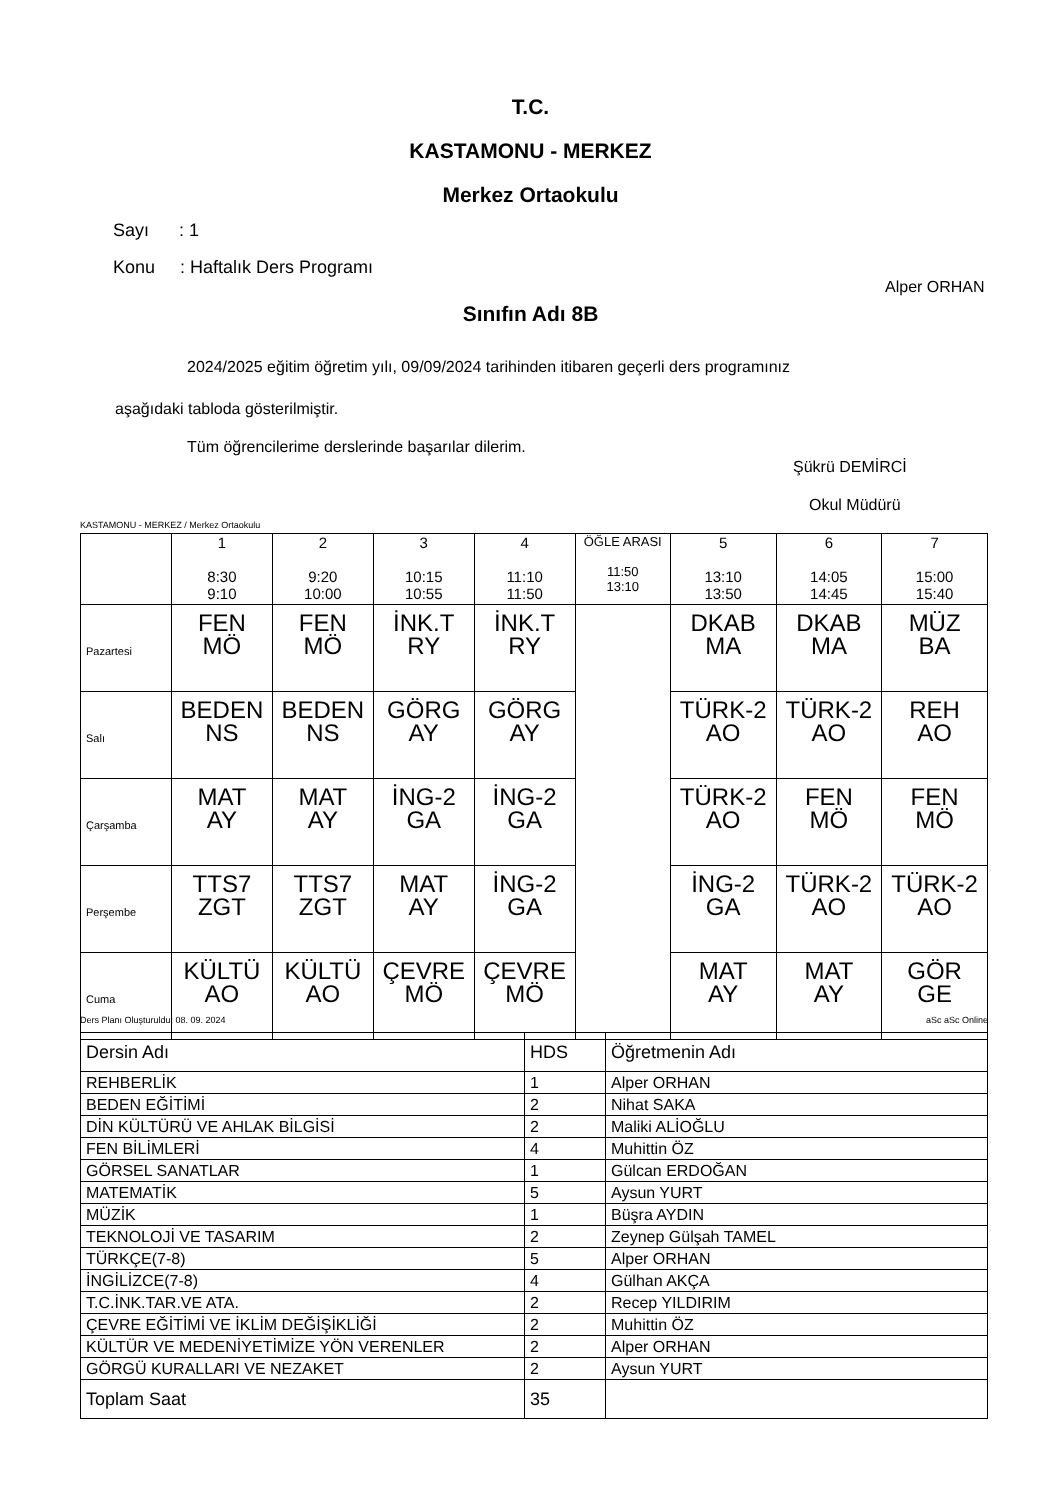T.C.
KASTAMONU - MERKEZ
Merkez Ortaokulu
Sayı : 1
Konu : Haftalık Ders Programı
Alper ORHAN
Sınıfın Adı 8B
2024/2025 eğitim öğretim yılı, 09/09/2024 tarihinden itibaren geçerli ders programınız
aşağıdaki tabloda gösterilmiştir.
Tüm öğrencilerime derslerinde başarılar dilerim.
Şükrü DEMİRCİ
Okul Müdürü
KASTAMONU - MERKEZ / Merkez Ortaokulu
| | 1 8:30 9:10 | 2 9:20 10:00 | 3 10:15 10:55 | 4 11:10 11:50 | ÖĞLE ARASI 11:50 13:10 | 5 13:10 13:50 | 6 14:05 14:45 | 7 15:00 15:40 |
| Pazartesi | FEN MÖ | FEN MÖ | İNK.T RY | İNK.T RY | | DKAB MA | DKAB MA | MÜZ BA |
| Salı | BEDEN NS | BEDEN NS | GÖRG AY | GÖRG AY | | TÜRK-2 AO | TÜRK-2 AO | REH AO |
| Çarşamba | MAT AY | MAT AY | İNG-2 GA | İNG-2 GA | | TÜRK-2 AO | FEN MÖ | FEN MÖ |
| Perşembe | TTS7 ZGT | TTS7 ZGT | MAT AY | İNG-2 GA | | İNG-2 GA | TÜRK-2 AO | TÜRK-2 AO |
| Cuma | KÜLTÜ AO | KÜLTÜ AO | ÇEVRE MÖ | ÇEVRE MÖ | | MAT AY | MAT AY | GÖR GE |
Ders Planı Oluşturuldu: 08. 09. 2024
aSc aSc Online
| Dersin Adı | HDS | Öğretmenin Adı |
| REHBERLİK | 1 | Alper ORHAN |
| BEDEN EĞİTİMİ | 2 | Nihat SAKA |
| DİN KÜLTÜRÜ VE AHLAK BİLGİSİ | 2 | Maliki ALİOĞLU |
| FEN BİLİMLERİ | 4 | Muhittin ÖZ |
| GÖRSEL SANATLAR | 1 | Gülcan ERDOĞAN |
| MATEMATİK | 5 | Aysun YURT |
| MÜZİK | 1 | Büşra AYDIN |
| TEKNOLOJİ VE TASARIM | 2 | Zeynep Gülşah TAMEL |
| TÜRKÇE(7-8) | 5 | Alper ORHAN |
| İNGİLİZCE(7-8) | 4 | Gülhan AKÇA |
| T.C.İNK.TAR.VE ATA. | 2 | Recep YILDIRIM |
| ÇEVRE EĞİTİMİ VE İKLİM DEĞİŞİKLİĞİ | 2 | Muhittin ÖZ |
| KÜLTÜR VE MEDENİYETİMİZE YÖN VERENLER | 2 | Alper ORHAN |
| GÖRGÜ KURALLARI VE NEZAKET | 2 | Aysun YURT |
| Toplam Saat | 35 | |